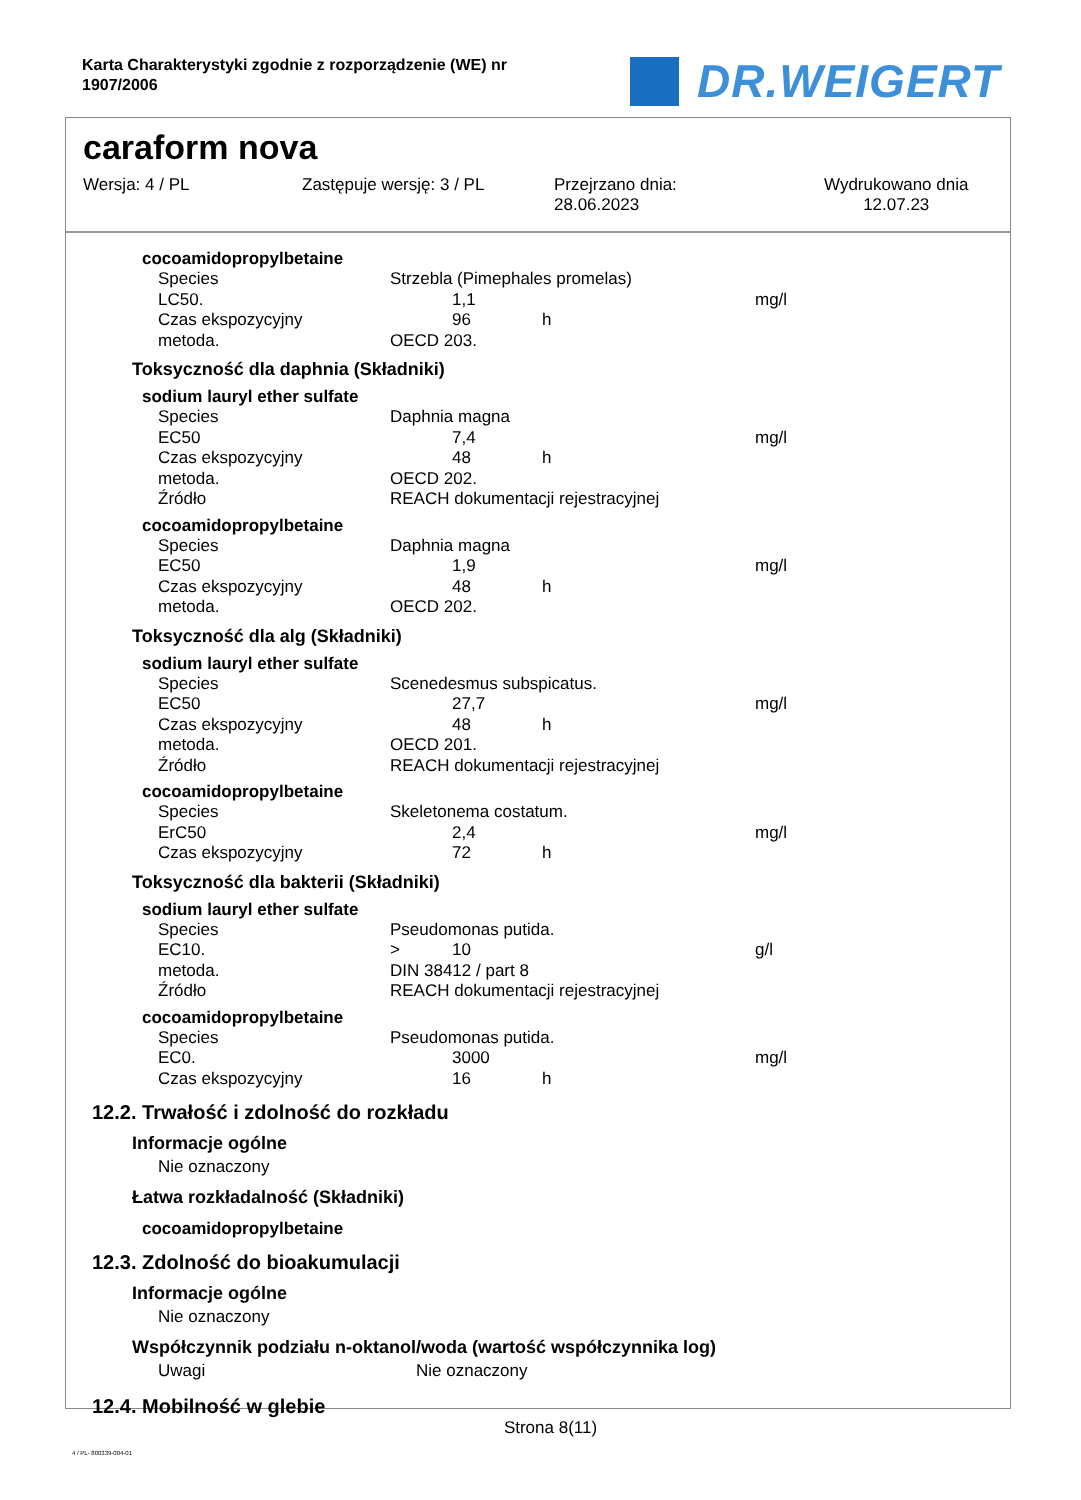Karta Charakterystyki zgodnie z rozporządzenie (WE) nr
1907/2006
DR.WEIGERT
caraform nova
Wersja: 4 / PL Zastępuje wersję: 3 / PL Przejrzano dnia:
28.06.2023
Wydrukowano dnia
12.07.23
cocoamidopropylbetaine
| Species | Strzebla (Pimephales promelas) | | | |
| LC50. | | 1,1 | | mg/l |
| Czas ekspozycyjny | | 96 | h | |
| metoda. | OECD 203. | | | |
Toksyczność dla daphnia (Składniki)
sodium lauryl ether sulfate
| Species | Daphnia magna | | | |
| EC50 | | 7,4 | | mg/l |
| Czas ekspozycyjny | | 48 | h | |
| metoda. | OECD 202. | | | |
| Źródło | REACH dokumentacji rejestracyjnej | | | |
cocoamidopropylbetaine
| Species | Daphnia magna | | | |
| EC50 | | 1,9 | | mg/l |
| Czas ekspozycyjny | | 48 | h | |
| metoda. | OECD 202. | | | |
Toksyczność dla alg (Składniki)
sodium lauryl ether sulfate
| Species | Scenedesmus subspicatus. | | | |
| EC50 | | 27,7 | | mg/l |
| Czas ekspozycyjny | | 48 | h | |
| metoda. | OECD 201. | | | |
| Źródło | REACH dokumentacji rejestracyjnej | | | |
cocoamidopropylbetaine
| Species | Skeletonema costatum. | | | |
| ErC50 | | 2,4 | | mg/l |
| Czas ekspozycyjny | | 72 | h | |
Toksyczność dla bakterii (Składniki)
sodium lauryl ether sulfate
| Species | Pseudomonas putida. | | | |
| EC10. | > | 10 | | g/l |
| metoda. | DIN 38412 / part 8 | | | |
| Źródło | REACH dokumentacji rejestracyjnej | | | |
cocoamidopropylbetaine
| Species | Pseudomonas putida. | | | |
| EC0. | | 3000 | | mg/l |
| Czas ekspozycyjny | | 16 | h | |
12.2. Trwałość i zdolność do rozkładu
Informacje ogólne
Nie oznaczony
Łatwa rozkładalność (Składniki)
cocoamidopropylbetaine
12.3. Zdolność do bioakumulacji
Informacje ogólne
Nie oznaczony
Współczynnik podziału n-oktanol/woda (wartość współczynnika log)
Uwagi Nie oznaczony
12.4. Mobilność w glebie
Strona 8(11)
4 / PL- 800339-004-01